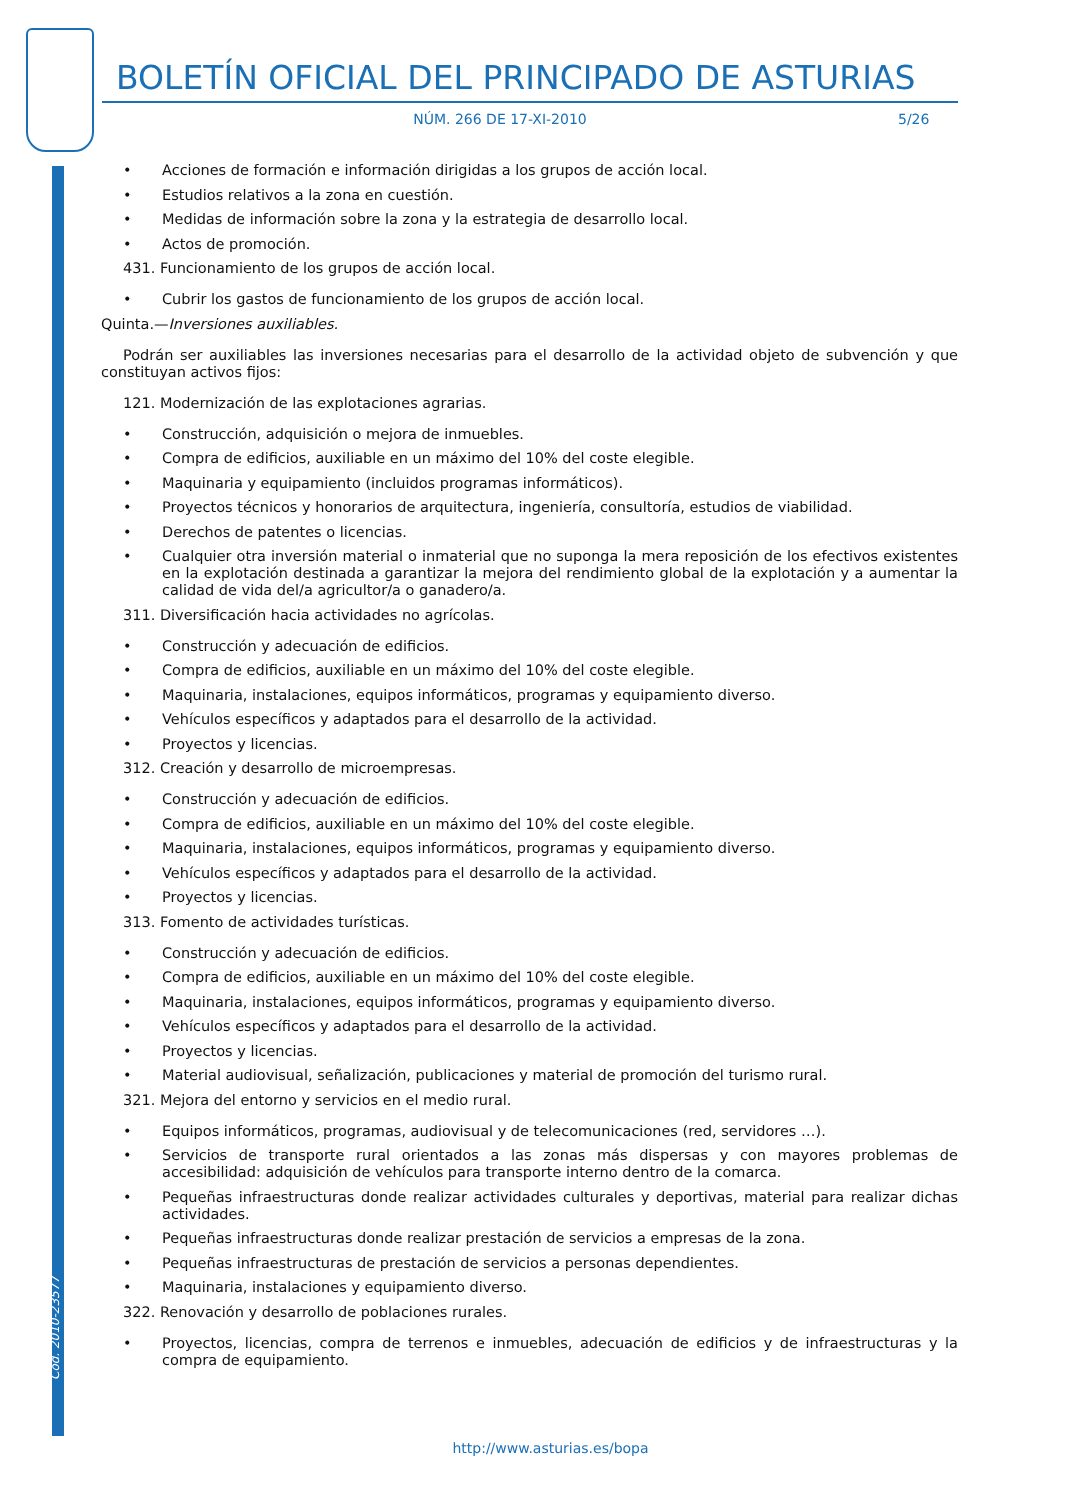Cód. 2010-23577
BOLETÍN OFICIAL DEL PRINCIPADO DE ASTURIAS
NÚM. 266 DE 17-XI-2010 5/26
• Acciones de formación e información dirigidas a los grupos de acción local.
• Estudios relativos a la zona en cuestión.
• Medidas de información sobre la zona y la estrategia de desarrollo local.
• Actos de promoción.
431. Funcionamiento de los grupos de acción local.
• Cubrir los gastos de funcionamiento de los grupos de acción local.
Quinta.—Inversiones auxiliables.
Podrán ser auxiliables las inversiones necesarias para el desarrollo de la actividad objeto de subvención y que constituyan activos fijos:
121. Modernización de las explotaciones agrarias.
• Construcción, adquisición o mejora de inmuebles.
• Compra de edificios, auxiliable en un máximo del 10% del coste elegible.
• Maquinaria y equipamiento (incluidos programas informáticos).
• Proyectos técnicos y honorarios de arquitectura, ingeniería, consultoría, estudios de viabilidad.
• Derechos de patentes o licencias.
• Cualquier otra inversión material o inmaterial que no suponga la mera reposición de los efectivos existentes en la explotación destinada a garantizar la mejora del rendimiento global de la explotación y a aumentar la calidad de vida del/a agricultor/a o ganadero/a.
311. Diversificación hacia actividades no agrícolas.
• Construcción y adecuación de edificios.
• Compra de edificios, auxiliable en un máximo del 10% del coste elegible.
• Maquinaria, instalaciones, equipos informáticos, programas y equipamiento diverso.
• Vehículos específicos y adaptados para el desarrollo de la actividad.
• Proyectos y licencias.
312. Creación y desarrollo de microempresas.
• Construcción y adecuación de edificios.
• Compra de edificios, auxiliable en un máximo del 10% del coste elegible.
• Maquinaria, instalaciones, equipos informáticos, programas y equipamiento diverso.
• Vehículos específicos y adaptados para el desarrollo de la actividad.
• Proyectos y licencias.
313. Fomento de actividades turísticas.
• Construcción y adecuación de edificios.
• Compra de edificios, auxiliable en un máximo del 10% del coste elegible.
• Maquinaria, instalaciones, equipos informáticos, programas y equipamiento diverso.
• Vehículos específicos y adaptados para el desarrollo de la actividad.
• Proyectos y licencias.
• Material audiovisual, señalización, publicaciones y material de promoción del turismo rural.
321. Mejora del entorno y servicios en el medio rural.
• Equipos informáticos, programas, audiovisual y de telecomunicaciones (red, servidores …).
• Servicios de transporte rural orientados a las zonas más dispersas y con mayores problemas de accesibilidad: adquisición de vehículos para transporte interno dentro de la comarca.
• Pequeñas infraestructuras donde realizar actividades culturales y deportivas, material para realizar dichas actividades.
• Pequeñas infraestructuras donde realizar prestación de servicios a empresas de la zona.
• Pequeñas infraestructuras de prestación de servicios a personas dependientes.
• Maquinaria, instalaciones y equipamiento diverso.
322. Renovación y desarrollo de poblaciones rurales.
• Proyectos, licencias, compra de terrenos e inmuebles, adecuación de edificios y de infraestructuras y la compra de equipamiento.
http://www.asturias.es/bopa